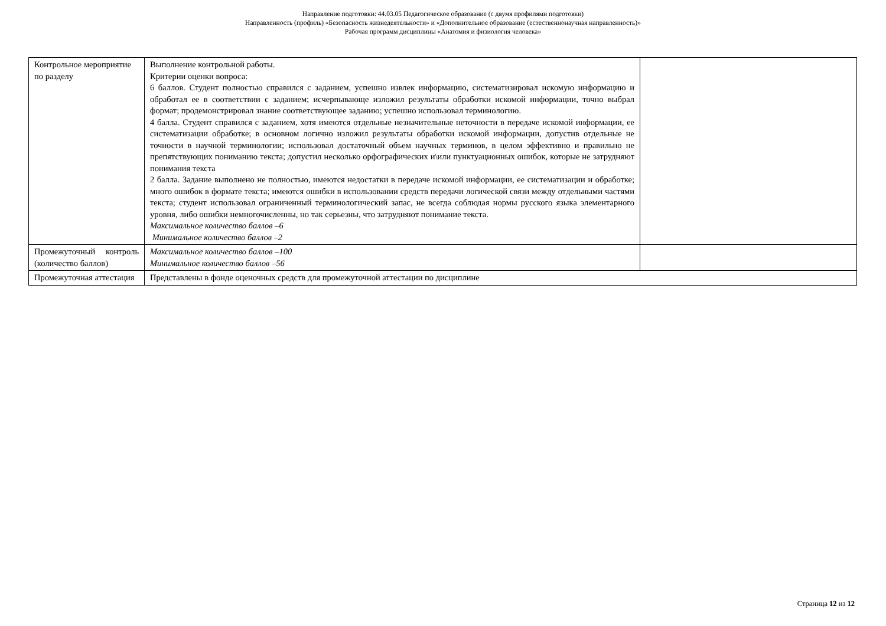Направление подготовки: 44.03.05 Педагогическое образование (с двумя профилями подготовки)
Направленность (профиль) «Безопасность жизнедеятельности» и «Дополнительное образование (естественнонаучная направленность)»
Рабочая программ дисциплины «Анатомия и физиология человека»
| Контрольное мероприятие по разделу | Выполнение контрольной работы. Критерии оценки вопроса: 6 баллов. Студент полностью справился с заданием, успешно извлек информацию, систематизировал искомую информацию и обработал ее в соответствии с заданием; исчерпывающе изложил результаты обработки искомой информации, точно выбрал формат; продемонстрировал знание соответствующее заданию; успешно использовал терминологию. 4 балла. Студент справился с заданием, хотя имеются отдельные незначительные неточности в передаче искомой информации, ее систематизации обработке; в основном логично изложил результаты обработки искомой информации, допустив отдельные не точности в научной терминологии; использовал достаточный объем научных терминов, в целом эффективно и правильно не препятствующих пониманию текста; допустил несколько орфографических и\или пунктуационных ошибок, которые не затрудняют понимания текста 2 балла. Задание выполнено не полностью, имеются недостатки в передаче искомой информации, ее систематизации и обработке; много ошибок в формате текста; имеются ошибки в использовании средств передачи логической связи между отдельными частями текста; студент использовал ограниченный терминологический запас, не всегда соблюдая нормы русского языка элементарного уровня, либо ошибки немногочисленны, но так серьезны, что затрудняют понимание текста. Максимальное количество баллов –6 Минимальное количество баллов –2 | |
| Промежуточный контроль (количество баллов) | Максимальное количество баллов –100 Минимальное количество баллов –56 | |
| Промежуточная аттестация | Представлены в фонде оценочных средств для промежуточной аттестации по дисциплине | |
Страница 12 из 12